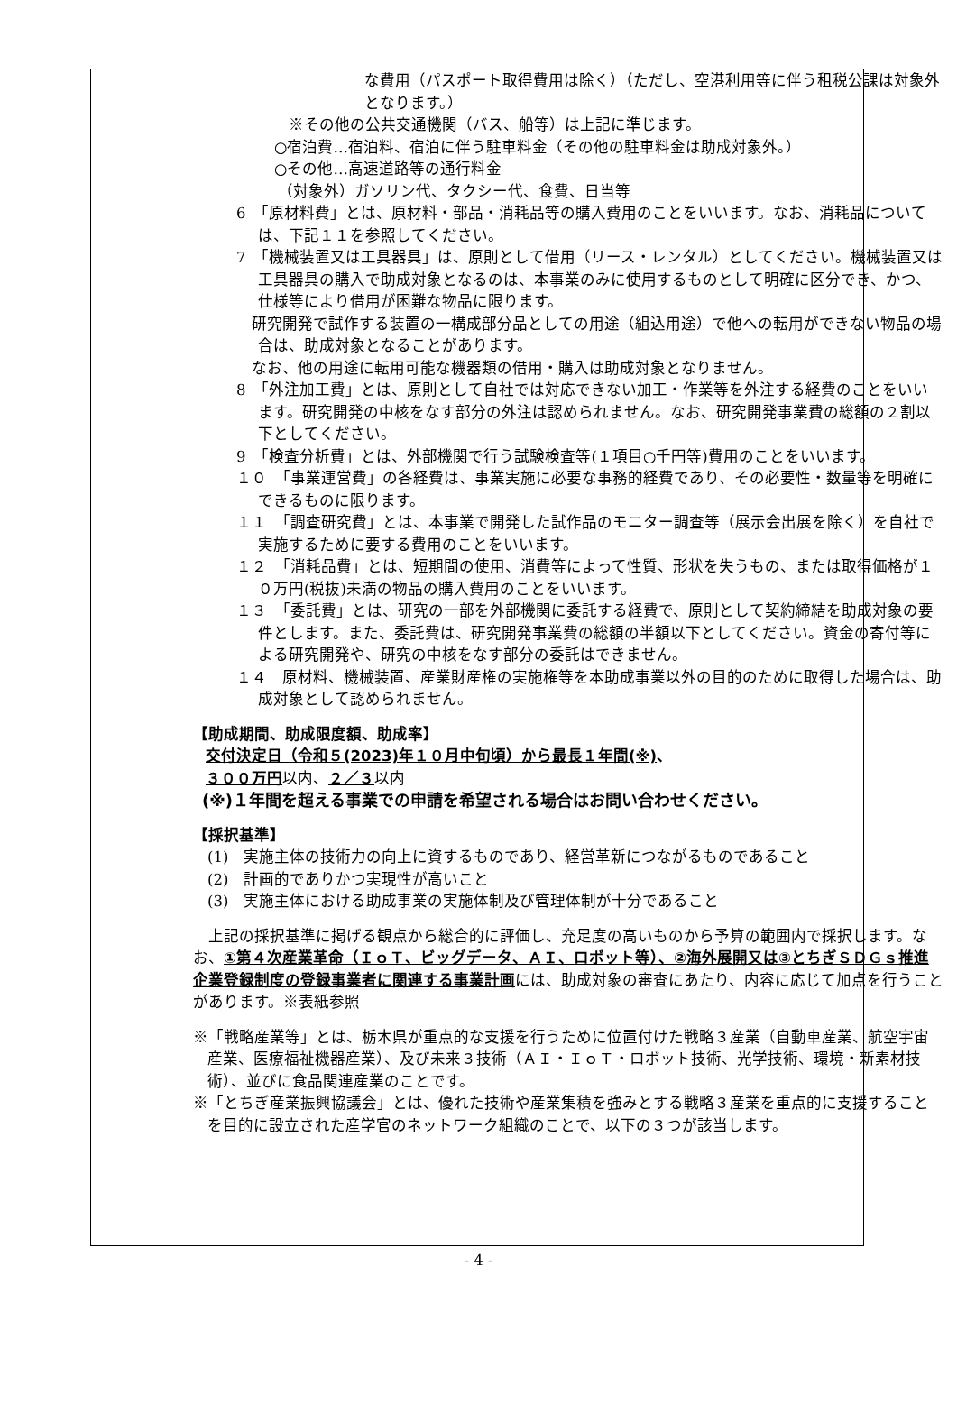な費用（パスポート取得費用は除く）（ただし、空港利用等に伴う租税公課は対象外となります。）
※その他の公共交通機関（バス、船等）は上記に準じます。
○宿泊費…宿泊料、宿泊に伴う駐車料金（その他の駐車料金は助成対象外。）
○その他…高速道路等の通行料金
（対象外）ガソリン代、タクシー代、食費、日当等
6　「原材料費」とは、原材料・部品・消耗品等の購入費用のことをいいます。なお、消耗品については、下記１１を参照してください。
7　「機械装置又は工具器具」は、原則として借用（リース・レンタル）としてください。機械装置又は工具器具の購入で助成対象となるのは、本事業のみに使用するものとして明確に区分でき、かつ、仕様等により借用が困難な物品に限ります。
　研究開発で試作する装置の一構成部分品としての用途（組込用途）で他への転用ができない物品の場合は、助成対象となることがあります。
　なお、他の用途に転用可能な機器類の借用・購入は助成対象となりません。
8　「外注加工費」とは、原則として自社では対応できない加工・作業等を外注する経費のことをいいます。研究開発の中核をなす部分の外注は認められません。なお、研究開発事業費の総額の２割以下としてください。
9　「検査分析費」とは、外部機関で行う試験検査等(１項目○千円等)費用のことをいいます。
１０　「事業運営費」の各経費は、事業実施に必要な事務的経費であり、その必要性・数量等を明確にできるものに限ります。
１１　「調査研究費」とは、本事業で開発した試作品のモニター調査等（展示会出展を除く）を自社で実施するために要する費用のことをいいます。
１２　「消耗品費」とは、短期間の使用、消費等によって性質、形状を失うもの、または取得価格が１０万円(税抜)未満の物品の購入費用のことをいいます。
１３　「委託費」とは、研究の一部を外部機関に委託する経費で、原則として契約締結を助成対象の要件とします。また、委託費は、研究開発事業費の総額の半額以下としてください。資金の寄付等による研究開発や、研究の中核をなす部分の委託はできません。
１４　原材料、機械装置、産業財産権の実施権等を本助成事業以外の目的のために取得した場合は、助成対象として認められません。
【助成期間、助成限度額、助成率】
交付決定日（令和５(2023)年１０月中旬頃）から最長１年間(※)、
３００万円以内、２／３以内
(※)１年間を超える事業での申請を希望される場合はお問い合わせください。
【採択基準】
(1)　実施主体の技術力の向上に資するものであり、経営革新につながるものであること
(2)　計画的でありかつ実現性が高いこと
(3)　実施主体における助成事業の実施体制及び管理体制が十分であること
　上記の採択基準に掲げる観点から総合的に評価し、充足度の高いものから予算の範囲内で採択します。なお、①第４次産業革命（ＩｏＴ、ビッグデータ、ＡＩ、ロボット等）、②海外展開又は③とちぎＳＤＧｓ推進企業登録制度の登録事業者に関連する事業計画には、助成対象の審査にあたり、内容に応じて加点を行うことがあります。※表紙参照
※「戦略産業等」とは、栃木県が重点的な支援を行うために位置付けた戦略３産業（自動車産業、航空宇宙産業、医療福祉機器産業）、及び未来３技術（ＡＩ・ＩｏＴ・ロボット技術、光学技術、環境・新素材技術）、並びに食品関連産業のことです。
※「とちぎ産業振興協議会」とは、優れた技術や産業集積を強みとする戦略３産業を重点的に支援することを目的に設立された産学官のネットワーク組織のことで、以下の３つが該当します。
- 4 -